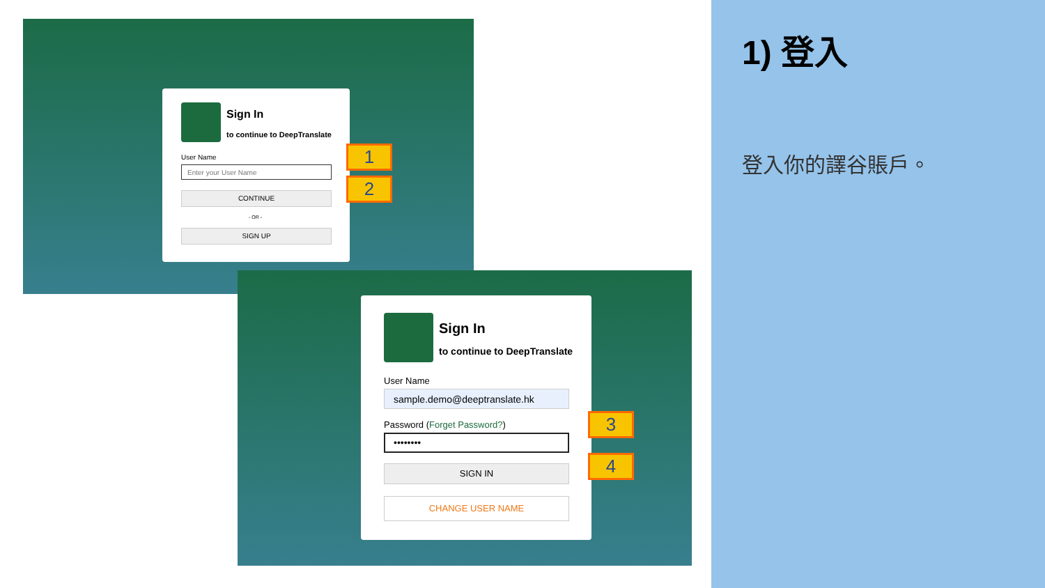Sign In
to continue to DeepTranslate
User Name
Enter your User Name
CONTINUE
- OR -
SIGN UP
1
2
Sign In
to continue to DeepTranslate
User Name
sample.demo@deeptranslate.hk
Password (Forget Password?)
••••••••
SIGN IN
CHANGE USER NAME
3
4
1) 登入
登入你的譯谷賬戶。